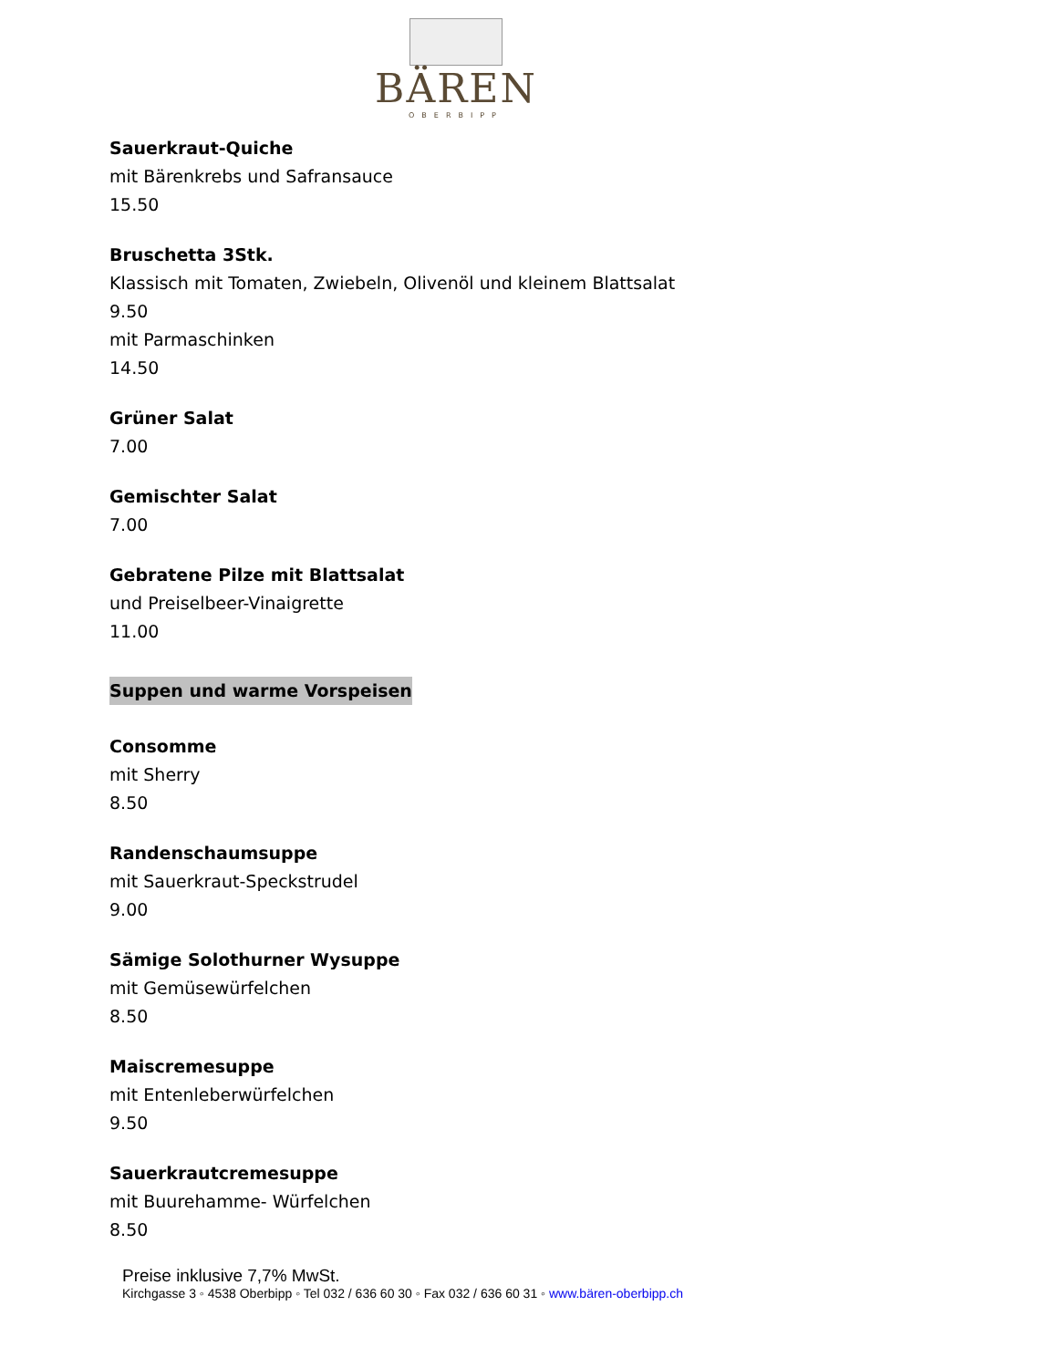BÄREN
OBERBIPP
Sauerkraut-Quiche
mit Bärenkrebs und Safransauce
15.50
Bruschetta 3Stk.
Klassisch mit Tomaten, Zwiebeln, Olivenöl und kleinem Blattsalat
9.50
mit Parmaschinken
14.50
Grüner Salat
7.00
Gemischter Salat
7.00
Gebratene Pilze mit Blattsalat
und Preiselbeer-Vinaigrette
11.00
Suppen und warme Vorspeisen
Consomme
mit Sherry
8.50
Randenschaumsuppe
mit Sauerkraut-Speckstrudel
9.00
Sämige Solothurner Wysuppe
mit Gemüsewürfelchen
8.50
Maiscremesuppe
mit Entenleberwürfelchen
9.50
Sauerkrautcremesuppe
mit Buurehamme- Würfelchen
8.50
Preise inklusive 7,7% MwSt.
Kirchgasse 3 ◦ 4538 Oberbipp ◦ Tel 032 / 636 60 30 ◦ Fax 032 / 636 60 31 ◦ www.bären-oberbipp.ch